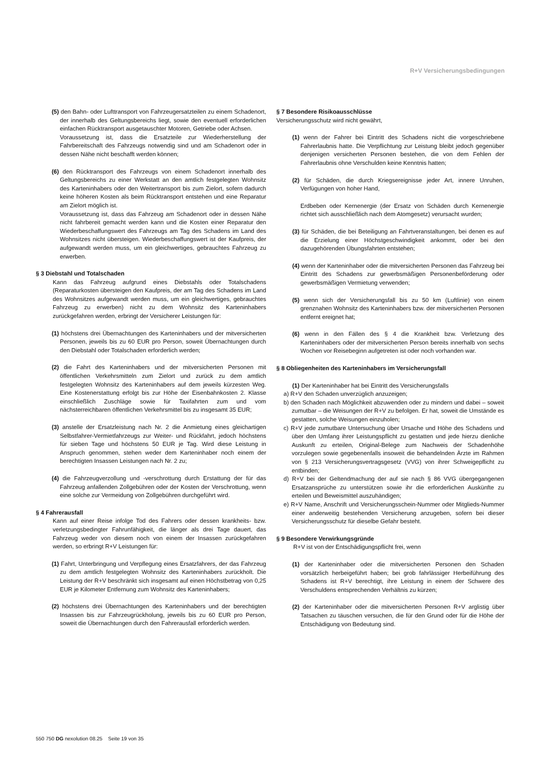R+V Versicherungsbedingungen
(5) den Bahn- oder Lufttransport von Fahrzeugersatzteilen zu einem Schadenort, der innerhalb des Geltungsbereichs liegt, sowie den eventuell erforderlichen einfachen Rücktransport ausgetauschter Motoren, Getriebe oder Achsen.
Voraussetzung ist, dass die Ersatzteile zur Wiederherstellung der Fahrbereitschaft des Fahrzeugs notwendig sind und am Schadenort oder in dessen Nähe nicht beschafft werden können;
(6) den Rücktransport des Fahrzeugs von einem Schadenort innerhalb des Geltungsbereichs zu einer Werkstatt an den amtlich festgelegten Wohnsitz des Karteninhabers oder den Weitertransport bis zum Zielort, sofern dadurch keine höheren Kosten als beim Rücktransport entstehen und eine Reparatur am Zielort möglich ist.
Voraussetzung ist, dass das Fahrzeug am Schadenort oder in dessen Nähe nicht fahrbereit gemacht werden kann und die Kosten einer Reparatur den Wiederbeschaffungswert des Fahrzeugs am Tag des Schadens im Land des Wohnsitzes nicht übersteigen. Wiederbeschaffungswert ist der Kaufpreis, der aufgewandt werden muss, um ein gleichwertiges, gebrauchtes Fahrzeug zu erwerben.
§ 3 Diebstahl und Totalschaden
Kann das Fahrzeug aufgrund eines Diebstahls oder Totalschadens (Reparaturkosten übersteigen den Kaufpreis, der am Tag des Schadens im Land des Wohnsitzes aufgewandt werden muss, um ein gleichwertiges, gebrauchtes Fahrzeug zu erwerben) nicht zu dem Wohnsitz des Karteninhabers zurückgefahren werden, erbringt der Versicherer Leistungen für:
(1) höchstens drei Übernachtungen des Karteninhabers und der mitversicherten Personen, jeweils bis zu 60 EUR pro Person, soweit Übernachtungen durch den Diebstahl oder Totalschaden erforderlich werden;
(2) die Fahrt des Karteninhabers und der mitversicherten Personen mit öffentlichen Verkehrsmitteln zum Zielort und zurück zu dem amtlich festgelegten Wohnsitz des Karteninhabers auf dem jeweils kürzesten Weg. Eine Kostenerstattung erfolgt bis zur Höhe der Eisenbahnkosten 2. Klasse einschließlich Zuschläge sowie für Taxifahrten zum und vom nächsterreichbaren öffentlichen Verkehrsmittel bis zu insgesamt 35 EUR;
(3) anstelle der Ersatzleistung nach Nr. 2 die Anmietung eines gleichartigen Selbstfahrer-Vermietfahrzeugs zur Weiter- und Rückfahrt, jedoch höchstens für sieben Tage und höchstens 50 EUR je Tag. Wird diese Leistung in Anspruch genommen, stehen weder dem Karteninhaber noch einem der berechtigten Insassen Leistungen nach Nr. 2 zu;
(4) die Fahrzeugverzollung und -verschrottung durch Erstattung der für das Fahrzeug anfallenden Zollgebühren oder der Kosten der Verschrottung, wenn eine solche zur Vermeidung von Zollgebühren durchgeführt wird.
§ 4 Fahrerausfall
Kann auf einer Reise infolge Tod des Fahrers oder dessen krankheits- bzw. verletzungsbedingter Fahrunfähigkeit, die länger als drei Tage dauert, das Fahrzeug weder von diesem noch von einem der Insassen zurückgefahren werden, so erbringt R+V Leistungen für:
(1) Fahrt, Unterbringung und Verpflegung eines Ersatzfahrers, der das Fahrzeug zu dem amtlich festgelegten Wohnsitz des Karteninhabers zurückholt. Die Leistung der R+V beschränkt sich insgesamt auf einen Höchstbetrag von 0,25 EUR je Kilometer Entfernung zum Wohnsitz des Karteninhabers;
(2) höchstens drei Übernachtungen des Karteninhabers und der berechtigten Insassen bis zur Fahrzeugrückholung, jeweils bis zu 60 EUR pro Person, soweit die Übernachtungen durch den Fahrerausfall erforderlich werden.
§ 7 Besondere Risikoausschlüsse
Versicherungsschutz wird nicht gewährt,
(1) wenn der Fahrer bei Eintritt des Schadens nicht die vorgeschriebene Fahrerlaubnis hatte. Die Verpflichtung zur Leistung bleibt jedoch gegenüber denjenigen versicherten Personen bestehen, die von dem Fehlen der Fahrerlaubnis ohne Verschulden keine Kenntnis hatten;
(2) für Schäden, die durch Kriegsereignisse jeder Art, innere Unruhen, Verfügungen von hoher Hand,
Erdbeben oder Kernenergie (der Ersatz von Schäden durch Kernenergie richtet sich ausschließlich nach dem Atomgesetz) verursacht wurden;
(3) für Schäden, die bei Beteiligung an Fahrtveranstaltungen, bei denen es auf die Erzielung einer Höchstgeschwindigkeit ankommt, oder bei den dazugehörenden Übungsfahrten entstehen;
(4) wenn der Karteninhaber oder die mitversicherten Personen das Fahrzeug bei Eintritt des Schadens zur gewerbsmäßigen Personenbeförderung oder gewerbsmäßigen Vermietung verwenden;
(5) wenn sich der Versicherungsfall bis zu 50 km (Luftlinie) von einem grenznahen Wohnsitz des Karteninhabers bzw. der mitversicherten Personen entfernt ereignet hat;
(6) wenn in den Fällen des § 4 die Krankheit bzw. Verletzung des Karteninhabers oder der mitversicherten Person bereits innerhalb von sechs Wochen vor Reisebeginn aufgetreten ist oder noch vorhanden war.
§ 8 Obliegenheiten des Karteninhabers im Versicherungsfall
(1) Der Karteninhaber hat bei Eintritt des Versicherungsfalls
a) R+V den Schaden unverzüglich anzuzeigen;
b) den Schaden nach Möglichkeit abzuwenden oder zu mindern und dabei – soweit zumutbar – die Weisungen der R+V zu befolgen. Er hat, soweit die Umstände es gestatten, solche Weisungen einzuholen;
c) R+V jede zumutbare Untersuchung über Ursache und Höhe des Schadens und über den Umfang ihrer Leistungspflicht zu gestatten und jede hierzu dienliche Auskunft zu erteilen, Original-Belege zum Nachweis der Schadenhöhe vorzulegen sowie gegebenenfalls insoweit die behandelnden Ärzte im Rahmen von § 213 Versicherungsvertragsgesetz (VVG) von ihrer Schweigepflicht zu entbinden;
d) R+V bei der Geltendmachung der auf sie nach § 86 VVG übergegangenen Ersatzansprüche zu unterstützen sowie ihr die erforderlichen Auskünfte zu erteilen und Beweismittel auszuhändigen;
e) R+V Name, Anschrift und Versicherungsschein-Nummer oder Mitglieds-Nummer einer anderweitig bestehenden Versicherung anzugeben, sofern bei dieser Versicherungsschutz für dieselbe Gefahr besteht.
§ 9 Besondere Verwirkungsgründe
R+V ist von der Entschädigungspflicht frei, wenn
(1) der Karteninhaber oder die mitversicherten Personen den Schaden vorsätzlich herbeigeführt haben; bei grob fahrlässiger Herbeiführung des Schadens ist R+V berechtigt, ihre Leistung in einem der Schwere des Verschuldens entsprechenden Verhältnis zu kürzen;
(2) der Karteninhaber oder die mitversicherten Personen R+V arglistig über Tatsachen zu täuschen versuchen, die für den Grund oder für die Höhe der Entschädigung von Bedeutung sind.
550 750 DG nexolution 08.25 Seite 19 von 35